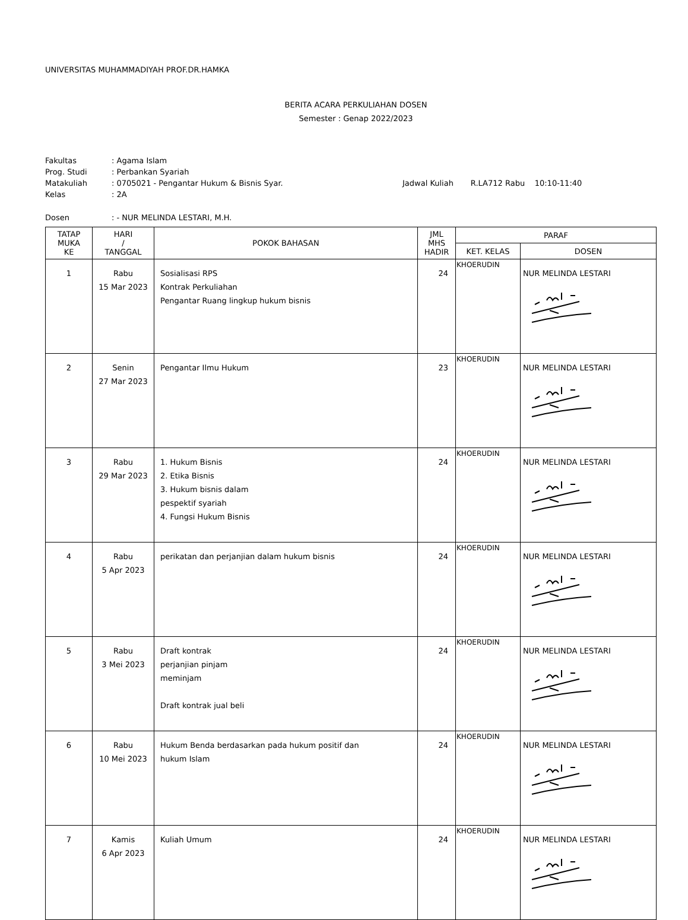UNIVERSITAS MUHAMMADIYAH PROF.DR.HAMKA
BERITA ACARA PERKULIAHAN DOSEN
Semester : Genap 2022/2023
| Fakultas | : Agama Islam | |
| Prog. Studi | : Perbankan Syariah | |
| Matakuliah | : 0705021 - Pengantar Hukum & Bisnis Syar. | Jadwal Kuliah R.LA712 Rabu 10:10-11:40 |
| Kelas | : 2A | |
| Dosen | : - NUR MELINDA LESTARI, M.H. | |
| TATAP MUKA KE | HARI / TANGGAL | POKOK BAHASAN | JML MHS HADIR | PARAF | |
| --- | --- | --- | --- | --- | --- |
| | | | | KET. KELAS | DOSEN |
| 1 | Rabu 15 Mar 2023 | Sosialisasi RPS Kontrak Perkuliahan Pengantar Ruang lingkup hukum bisnis | 24 | KHOERUDIN | NUR MELINDA LESTARI |
| 2 | Senin 27 Mar 2023 | Pengantar Ilmu Hukum | 23 | KHOERUDIN | NUR MELINDA LESTARI |
| 3 | Rabu 29 Mar 2023 | 1. Hukum Bisnis 2. Etika Bisnis 3. Hukum bisnis dalam pespektif syariah 4. Fungsi Hukum Bisnis | 24 | KHOERUDIN | NUR MELINDA LESTARI |
| 4 | Rabu 5 Apr 2023 | perikatan dan perjanjian dalam hukum bisnis | 24 | KHOERUDIN | NUR MELINDA LESTARI |
| 5 | Rabu 3 Mei 2023 | Draft kontrak perjanjian pinjam meminjam Draft kontrak jual beli | 24 | KHOERUDIN | NUR MELINDA LESTARI |
| 6 | Rabu 10 Mei 2023 | Hukum Benda berdasarkan pada hukum positif dan hukum Islam | 24 | KHOERUDIN | NUR MELINDA LESTARI |
| 7 | Kamis 6 Apr 2023 | Kuliah Umum | 24 | KHOERUDIN | NUR MELINDA LESTARI |